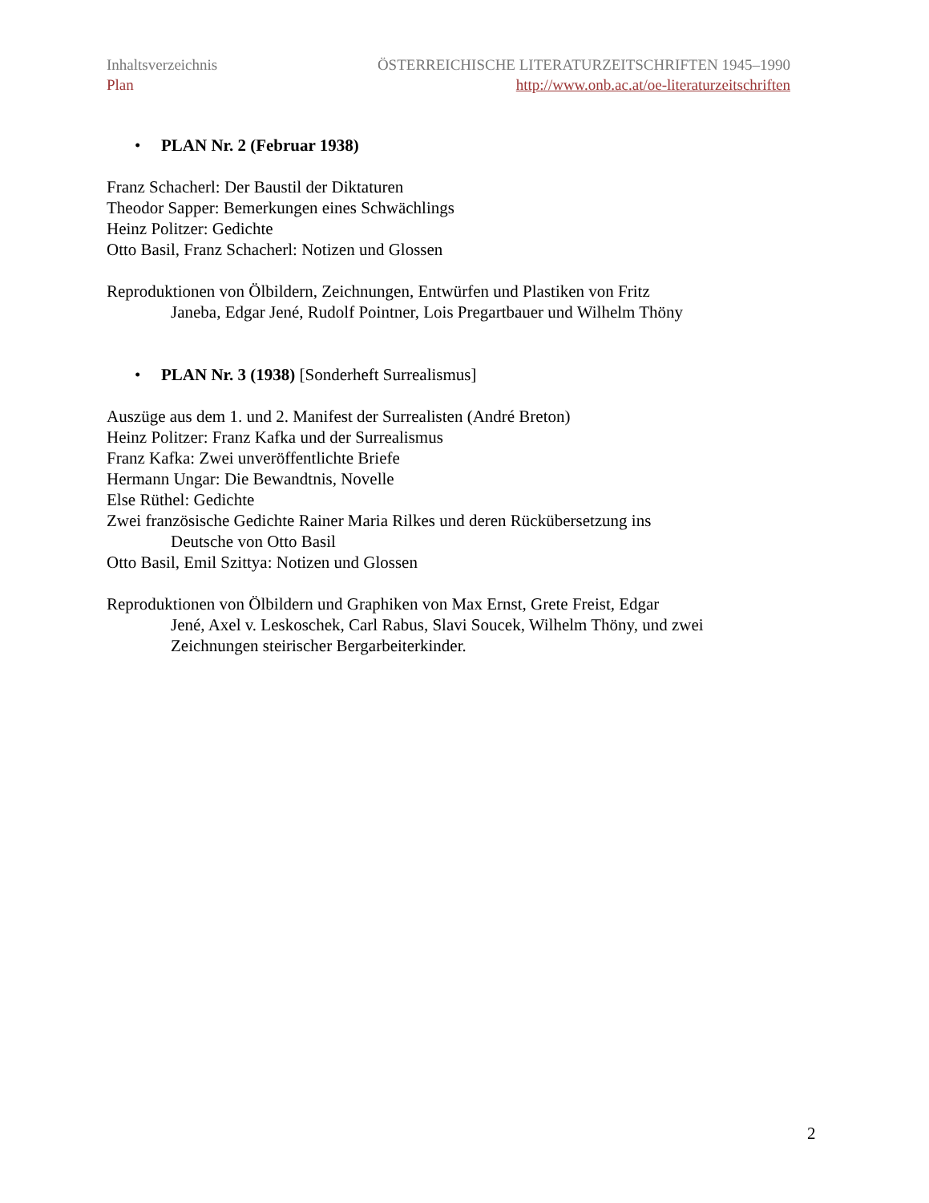Inhaltsverzeichnis
Plan
ÖSTERREICHISCHE LITERATURZEITSCHRIFTEN 1945–1990
http://www.onb.ac.at/oe-literaturzeitschriften
• PLAN Nr. 2 (Februar 1938)
Franz Schacherl: Der Baustil der Diktaturen
Theodor Sapper: Bemerkungen eines Schwächlings
Heinz Politzer: Gedichte
Otto Basil, Franz Schacherl: Notizen und Glossen
Reproduktionen von Ölbildern, Zeichnungen, Entwürfen und Plastiken von Fritz
Janeba, Edgar Jené, Rudolf Pointner, Lois Pregartbauer und Wilhelm Thöny
• PLAN Nr. 3 (1938) [Sonderheft Surrealismus]
Auszüge aus dem 1. und 2. Manifest der Surrealisten (André Breton)
Heinz Politzer: Franz Kafka und der Surrealismus
Franz Kafka: Zwei unveröffentlichte Briefe
Hermann Ungar: Die Bewandtnis, Novelle
Else Rüthel: Gedichte
Zwei französische Gedichte Rainer Maria Rilkes und deren Rückübersetzung ins
Deutsche von Otto Basil
Otto Basil, Emil Szittya: Notizen und Glossen
Reproduktionen von Ölbildern und Graphiken von Max Ernst, Grete Freist, Edgar
Jené, Axel v. Leskoschek, Carl Rabus, Slavi Soucek, Wilhelm Thöny, und zwei
Zeichnungen steirischer Bergarbeiterkinder.
2